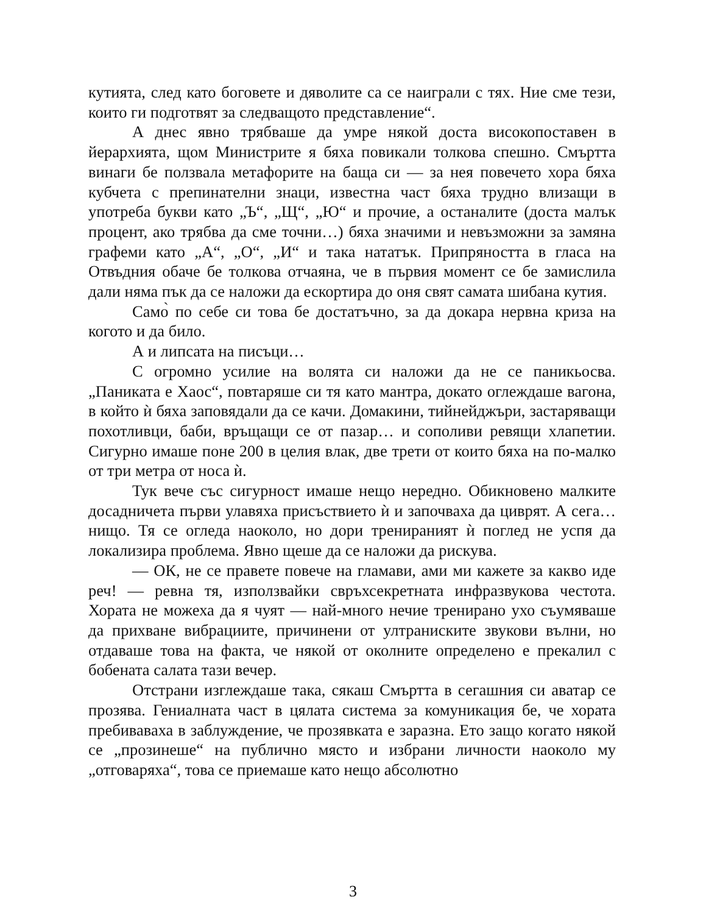кутията, след като боговете и дяволите са се наиграли с тях. Ние сме тези, които ги подготвят за следващото представление“.
А днес явно трябваше да умре някой доста високопоставен в йерархията, щом Министрите я бяха повикали толкова спешно. Смъртта винаги бе ползвала метафорите на баща си — за нея повечето хора бяха кубчета с препинателни знаци, известна част бяха трудно влизащи в употреба букви като „Ъ“, „Щ“, „Ю“ и прочие, а останалите (доста малък процент, ако трябва да сме точни…) бяха значими и невъзможни за замяна графеми като „А“, „О“, „И“ и така нататък. Припряността в гласа на Отвъдния обаче бе толкова отчаяна, че в първия момент се бе замислила дали няма пък да се наложи да ескортира до оня свят самата шибана кутия.
Само̀ по себе си това бе достатъчно, за да докара нервна криза на когото и да било.
А и липсата на писъци…
С огромно усилие на волята си наложи да не се паникьосва. „Паниката е Хаос“, повтаряше си тя като мантра, докато оглеждаше вагона, в който ѝ бяха заповядали да се качи. Домакини, тийнейджъри, застаряващи похотливци, баби, връщащи се от пазар… и сополиви ревящи хлапетии. Сигурно имаше поне 200 в целия влак, две трети от които бяха на по-малко от три метра от носа ѝ.
Тук вече със сигурност имаше нещо нередно. Обикновено малките досадничета първи улавяха присъствието ѝ и започваха да циврят. А сега… нищо. Тя се огледа наоколо, но дори тренираният ѝ поглед не успя да локализира проблема. Явно щеше да се наложи да рискува.
— ОК, не се правете повече на гламави, ами ми кажете за какво иде реч! — ревна тя, използвайки свръхсекретната инфразвукова честота. Хората не можеха да я чуят — най-много нечие тренирано ухо съумяваше да прихване вибрациите, причинени от ултранискитe звукови вълни, но отдаваше това на факта, че някой от околните определено е прекалил с бобената салата тази вечер.
Отстрани изглеждаше така, сякаш Смъртта в сегашния си аватар се прозява. Гениалната част в цялата система за комуникация бе, че хората пребиваваха в заблуждение, че прозявката е заразна. Ето защо когато някой се „прозинеше“ на публично място и избрани личности наоколо му „отговаряха“, това се приемаше като нещо абсолютно
3